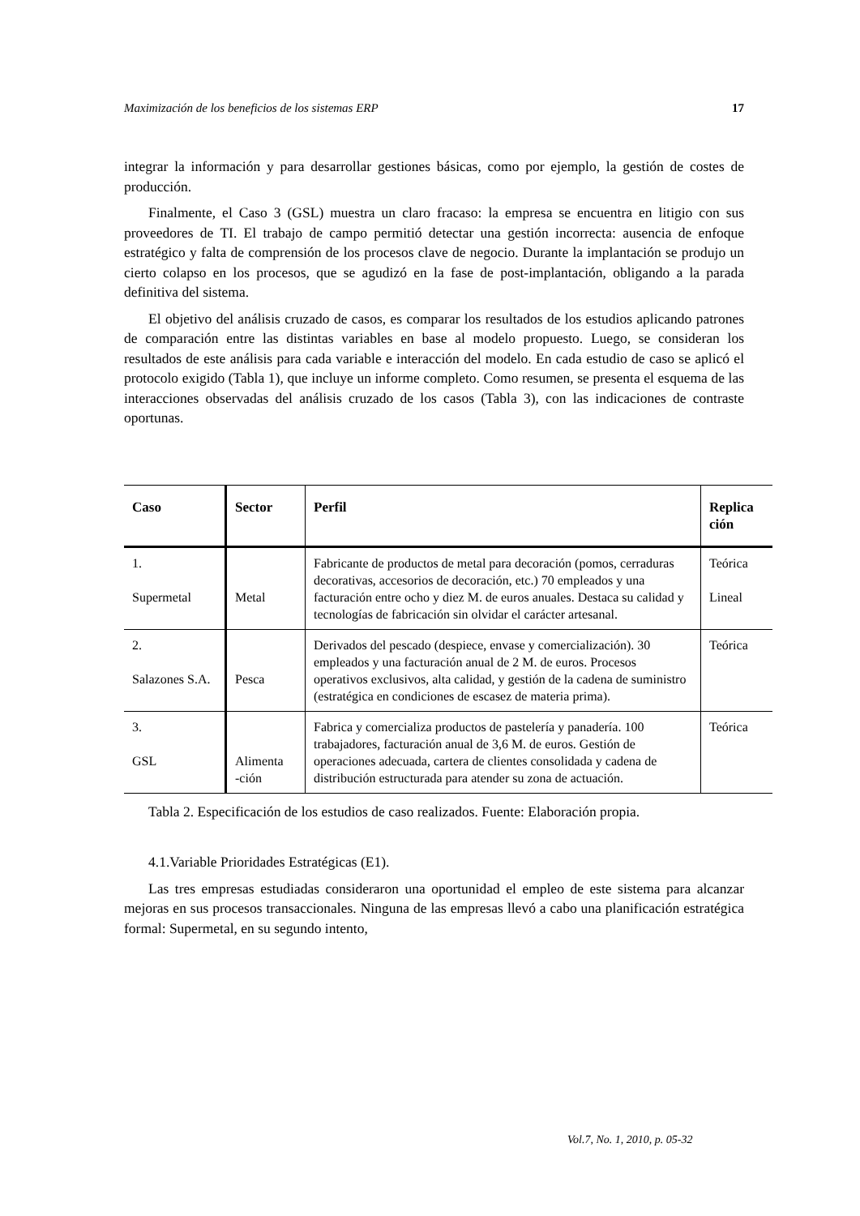Maximización de los beneficios de los sistemas ERP 17
integrar la información y para desarrollar gestiones básicas, como por ejemplo, la gestión de costes de producción.
Finalmente, el Caso 3 (GSL) muestra un claro fracaso: la empresa se encuentra en litigio con sus proveedores de TI. El trabajo de campo permitió detectar una gestión incorrecta: ausencia de enfoque estratégico y falta de comprensión de los procesos clave de negocio. Durante la implantación se produjo un cierto colapso en los procesos, que se agudizó en la fase de post-implantación, obligando a la parada definitiva del sistema.
El objetivo del análisis cruzado de casos, es comparar los resultados de los estudios aplicando patrones de comparación entre las distintas variables en base al modelo propuesto. Luego, se consideran los resultados de este análisis para cada variable e interacción del modelo. En cada estudio de caso se aplicó el protocolo exigido (Tabla 1), que incluye un informe completo. Como resumen, se presenta el esquema de las interacciones observadas del análisis cruzado de los casos (Tabla 3), con las indicaciones de contraste oportunas.
| Caso | Sector | Perfil | Replica ción |
| --- | --- | --- | --- |
| 1. Supermetal | Metal | Fabricante de productos de metal para decoración (pomos, cerraduras decorativas, accesorios de decoración, etc.) 70 empleados y una facturación entre ocho y diez M. de euros anuales. Destaca su calidad y tecnologías de fabricación sin olvidar el carácter artesanal. | Teórica Lineal |
| 2. Salazones S.A. | Pesca | Derivados del pescado (despiece, envase y comercialización). 30 empleados y una facturación anual de 2 M. de euros. Procesos operativos exclusivos, alta calidad, y gestión de la cadena de suministro (estratégica en condiciones de escasez de materia prima). | Teórica |
| 3. GSL | Alimenta -ción | Fabrica y comercializa productos de pastelería y panadería. 100 trabajadores, facturación anual de 3,6 M. de euros. Gestión de operaciones adecuada, cartera de clientes consolidada y cadena de distribución estructurada para atender su zona de actuación. | Teórica |
Tabla 2. Especificación de los estudios de caso realizados. Fuente: Elaboración propia.
4.1.Variable Prioridades Estratégicas (E1).
Las tres empresas estudiadas consideraron una oportunidad el empleo de este sistema para alcanzar mejoras en sus procesos transaccionales. Ninguna de las empresas llevó a cabo una planificación estratégica formal: Supermetal, en su segundo intento,
Vol.7, No. 1, 2010, p. 05-32